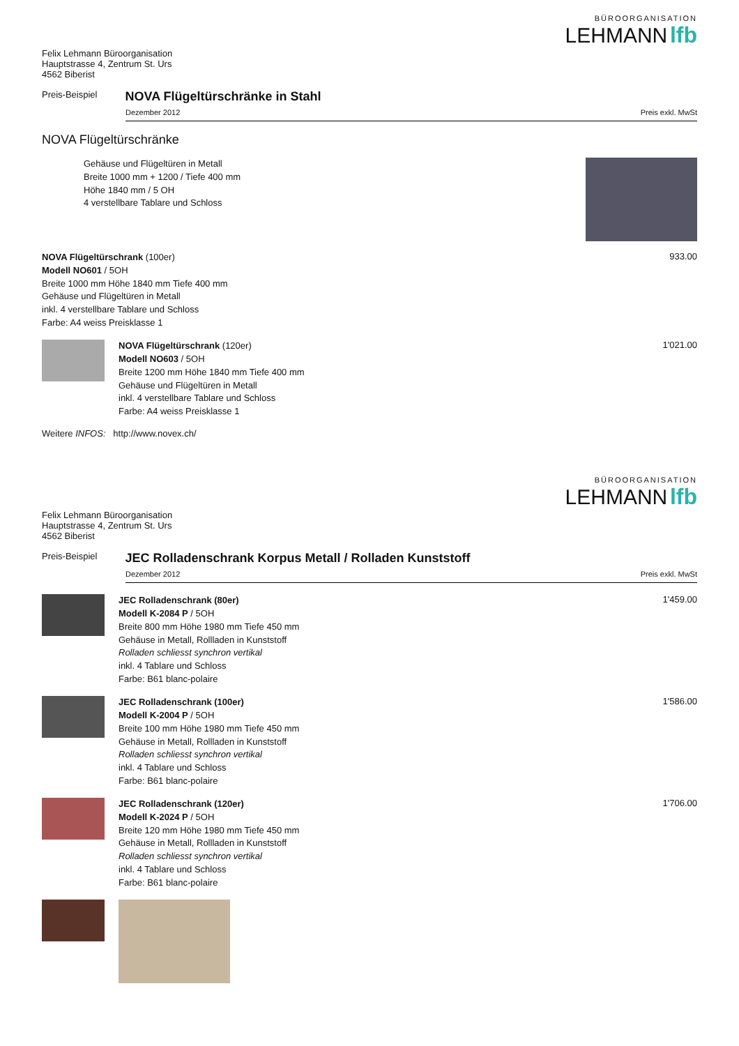BÜROORGANISATION
LEHMANN lfb
Felix Lehmann Büroorganisation
Hauptstrasse 4, Zentrum St. Urs
4562 Biberist
Preis-Beispiel
NOVA Flügeltürschränke in Stahl
Dezember 2012 Preis exkl. MwSt
NOVA Flügeltürschränke
Gehäuse und Flügeltüren in Metall
Breite 1000 mm + 1200 / Tiefe 400 mm
Höhe 1840 mm / 5 OH
4 verstellbare Tablare und Schloss
NOVA Flügeltürschrank (100er)
Modell NO601 / 5OH
Breite 1000 mm Höhe 1840 mm Tiefe 400 mm
Gehäuse und Flügeltüren in Metall
inkl. 4 verstellbare Tablare und Schloss
Farbe: A4 weiss Preisklasse 1
933.00
NOVA Flügeltürschrank (120er)
Modell NO603 / 5OH
Breite 1200 mm Höhe 1840 mm Tiefe 400 mm
Gehäuse und Flügeltüren in Metall
inkl. 4 verstellbare Tablare und Schloss
Farbe: A4 weiss Preisklasse 1
1'021.00
Weitere INFOS: http://www.novex.ch/
BÜROORGANISATION
LEHMANN lfb
Felix Lehmann Büroorganisation
Hauptstrasse 4, Zentrum St. Urs
4562 Biberist
Preis-Beispiel
JEC Rolladenschrank Korpus Metall / Rolladen Kunststoff
Dezember 2012 Preis exkl. MwSt
JEC Rolladenschrank (80er)
Modell K-2084 P / 5OH
Breite 800 mm Höhe 1980 mm Tiefe 450 mm
Gehäuse in Metall, Rollladen in Kunststoff
Rolladen schliesst synchron vertikal
inkl. 4 Tablare und Schloss
Farbe: B61 blanc-polaire
1'459.00
JEC Rolladenschrank (100er)
Modell K-2004 P / 5OH
Breite 100 mm Höhe 1980 mm Tiefe 450 mm
Gehäuse in Metall, Rollladen in Kunststoff
Rolladen schliesst synchron vertikal
inkl. 4 Tablare und Schloss
Farbe: B61 blanc-polaire
1'586.00
JEC Rolladenschrank (120er)
Modell K-2024 P / 5OH
Breite 120 mm Höhe 1980 mm Tiefe 450 mm
Gehäuse in Metall, Rollladen in Kunststoff
Rolladen schliesst synchron vertikal
inkl. 4 Tablare und Schloss
Farbe: B61 blanc-polaire
1'706.00